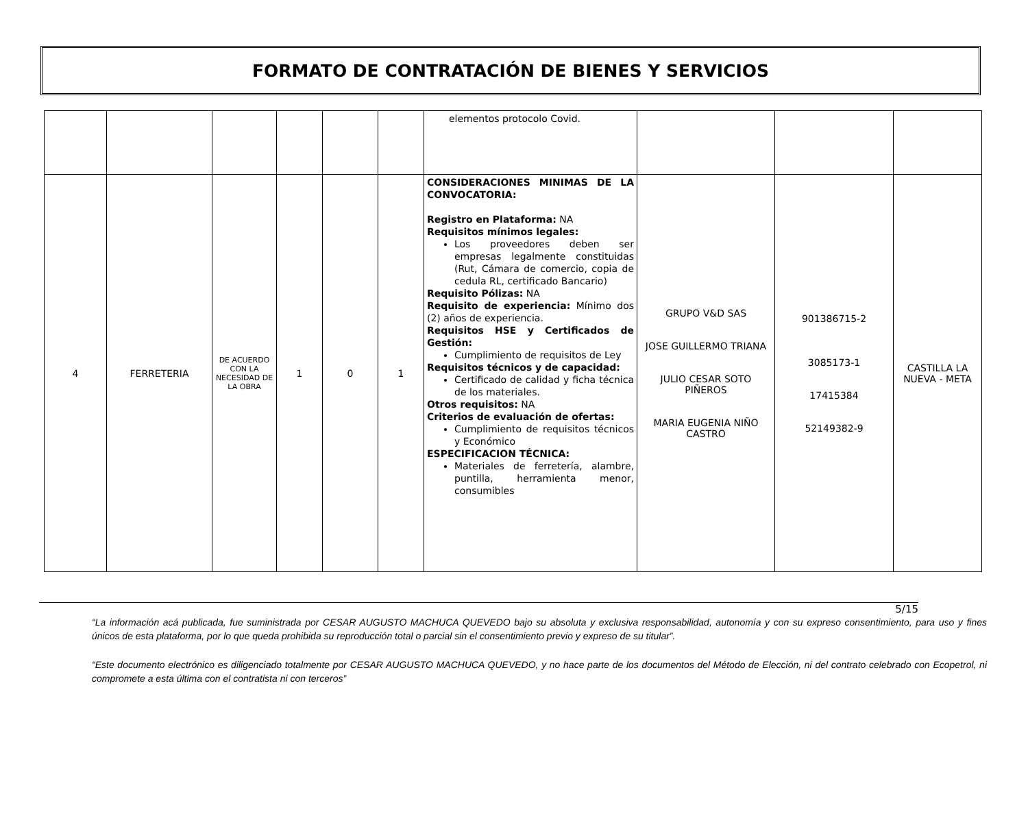FORMATO DE CONTRATACIÓN DE BIENES Y SERVICIOS
| | | | | | | elementos protocolo Covid. | | | |
| 4 | FERRETERIA | DE ACUERDO CON LA NECESIDAD DE LA OBRA | 1 | 0 | 1 | CONSIDERACIONES MINIMAS DE LA CONVOCATORIA: Registro en Plataforma: NA Requisitos mínimos legales: Los proveedores deben ser empresas legalmente constituidas (Rut, Cámara de comercio, copia de cedula RL, certificado Bancario) Requisito Pólizas: NA Requisito de experiencia: Mínimo dos (2) años de experiencia. Requisitos HSE y Certificados de Gestión: Cumplimiento de requisitos de Ley Requisitos técnicos y de capacidad: Certificado de calidad y ficha técnica de los materiales. Otros requisitos: NA Criterios de evaluación de ofertas: Cumplimiento de requisitos técnicos y Económico ESPECIFICACION TÉCNICA: Materiales de ferretería, alambre, puntilla, herramienta menor, consumibles | GRUPO V&D SAS JOSE GUILLERMO TRIANA JULIO CESAR SOTO PIÑEROS MARIA EUGENIA NIÑO CASTRO | 901386715-2 3085173-1 17415384 52149382-9 | CASTILLA LA NUEVA - META |
5/15
“La información acá publicada, fue suministrada por CESAR AUGUSTO MACHUCA QUEVEDO bajo su absoluta y exclusiva responsabilidad, autonomía y con su expreso consentimiento, para uso y fines únicos de esta plataforma, por lo que queda prohibida su reproducción total o parcial sin el consentimiento previo y expreso de su titular”.
“Este documento electrónico es diligenciado totalmente por CESAR AUGUSTO MACHUCA QUEVEDO, y no hace parte de los documentos del Método de Elección, ni del contrato celebrado con Ecopetrol, ni compromete a esta última con el contratista ni con terceros”